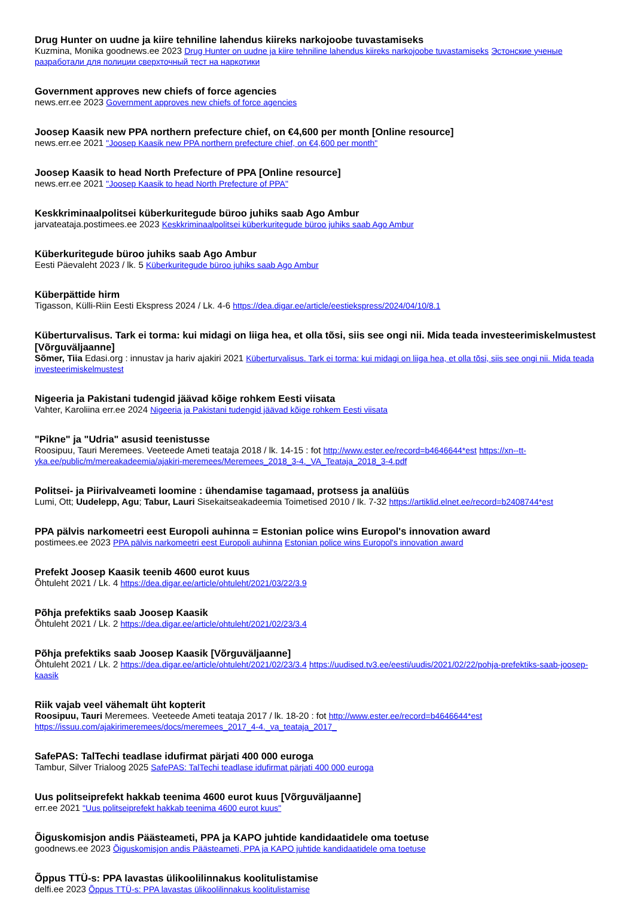Drug Hunter on uudne ja kiire tehniline lahendus kiireks narkojoobe tuvastamiseks
Kuzmina, Monika goodnews.ee 2023 Drug Hunter on uudne ja kiire tehniline lahendus kiireks narkojoobe tuvastamiseks Эстонские ученые разработали для полиции сверхточный тест на наркотики
Government approves new chiefs of force agencies
news.err.ee 2023 Government approves new chiefs of force agencies
Joosep Kaasik new PPA northern prefecture chief, on €4,600 per month [Online resource]
news.err.ee 2021 "Joosep Kaasik new PPA northern prefecture chief, on €4,600 per month"
Joosep Kaasik to head North Prefecture of PPA [Online resource]
news.err.ee 2021 "Joosep Kaasik to head North Prefecture of PPA"
Keskkriminaalpolitsei küberkuritegude büroo juhiks saab Ago Ambur
jarvateataja.postimees.ee 2023 Keskkriminaalpolitsei küberkuritegude büroo juhiks saab Ago Ambur
Küberkuritegude büroo juhiks saab Ago Ambur
Eesti Päevaleht 2023 / lk. 5 Küberkuritegude büroo juhiks saab Ago Ambur
Küberpättide hirm
Tigasson, Külli-Riin Eesti Ekspress 2024 / Lk. 4-6 https://dea.digar.ee/article/eestiekspress/2024/04/10/8.1
Küberturvalisus. Tark ei torma: kui midagi on liiga hea, et olla tõsi, siis see ongi nii. Mida teada investeerimiskelmustest [Võrguväljaanne]
Sõmer, Tiia Edasi.org : innustav ja hariv ajakiri 2021 Küberturvalisus. Tark ei torma: kui midagi on liiga hea, et olla tõsi, siis see ongi nii. Mida teada investeerimiskelmustest
Nigeeria ja Pakistani tudengid jäävad kõige rohkem Eesti viisata
Vahter, Karoliina err.ee 2024 Nigeeria ja Pakistani tudengid jäävad kõige rohkem Eesti viisata
"Pikne" ja "Udria" asusid teenistusse
Roosipuu, Tauri Meremees. Veeteede Ameti teataja 2018 / lk. 14-15 : fot http://www.ester.ee/record=b4646644*est https://xn--tt-yka.ee/public/m/mereakadeemia/ajakiri-meremees/Meremees_2018_3-4._VA_Teataja_2018_3-4.pdf
Politsei- ja Piirivalveameti loomine : ühendamise tagamaad, protsess ja analüüs
Lumi, Ott; Uudelepp, Agu; Tabur, Lauri Sisekaitseakadeemia Toimetised 2010 / lk. 7-32 https://artiklid.elnet.ee/record=b2408744*est
PPA pälvis narkomeetri eest Europoli auhinna = Estonian police wins Europol's innovation award
postimees.ee 2023 PPA pälvis narkomeetri eest Europoli auhinna Estonian police wins Europol's innovation award
Prefekt Joosep Kaasik teenib 4600 eurot kuus
Õhtuleht 2021 / Lk. 4 https://dea.digar.ee/article/ohtuleht/2021/03/22/3.9
Põhja prefektiks saab Joosep Kaasik
Õhtuleht 2021 / Lk. 2 https://dea.digar.ee/article/ohtuleht/2021/02/23/3.4
Põhja prefektiks saab Joosep Kaasik [Võrguväljaanne]
Õhtuleht 2021 / Lk. 2 https://dea.digar.ee/article/ohtuleht/2021/02/23/3.4 https://uudised.tv3.ee/eesti/uudis/2021/02/22/pohja-prefektiks-saab-joosep-kaasik
Riik vajab veel vähemalt üht kopterit
Roosipuu, Tauri Meremees. Veeteede Ameti teataja 2017 / lk. 18-20 : fot http://www.ester.ee/record=b4646644*est https://issuu.com/ajakirimeremees/docs/meremees_2017_4-4._va_teataja_2017_
SafePAS: TalTechi teadlase idufirmat pärjati 400 000 euroga
Tambur, Silver Trialoog 2025 SafePAS: TalTechi teadlase idufirmat pärjati 400 000 euroga
Uus politseiprefekt hakkab teenima 4600 eurot kuus [Võrguväljaanne]
err.ee 2021 "Uus politseiprefekt hakkab teenima 4600 eurot kuus"
Õiguskomisjon andis Päästeameti, PPA ja KAPO juhtide kandidaatidele oma toetuse
goodnews.ee 2023 Õiguskomisjon andis Päästeameti, PPA ja KAPO juhtide kandidaatidele oma toetuse
Õppus TTÜ-s: PPA lavastas ülikoolilinnakus koolitulistamise
delfi.ee 2023 Õppus TTÜ-s: PPA lavastas ülikoolilinnakus koolitulistamise